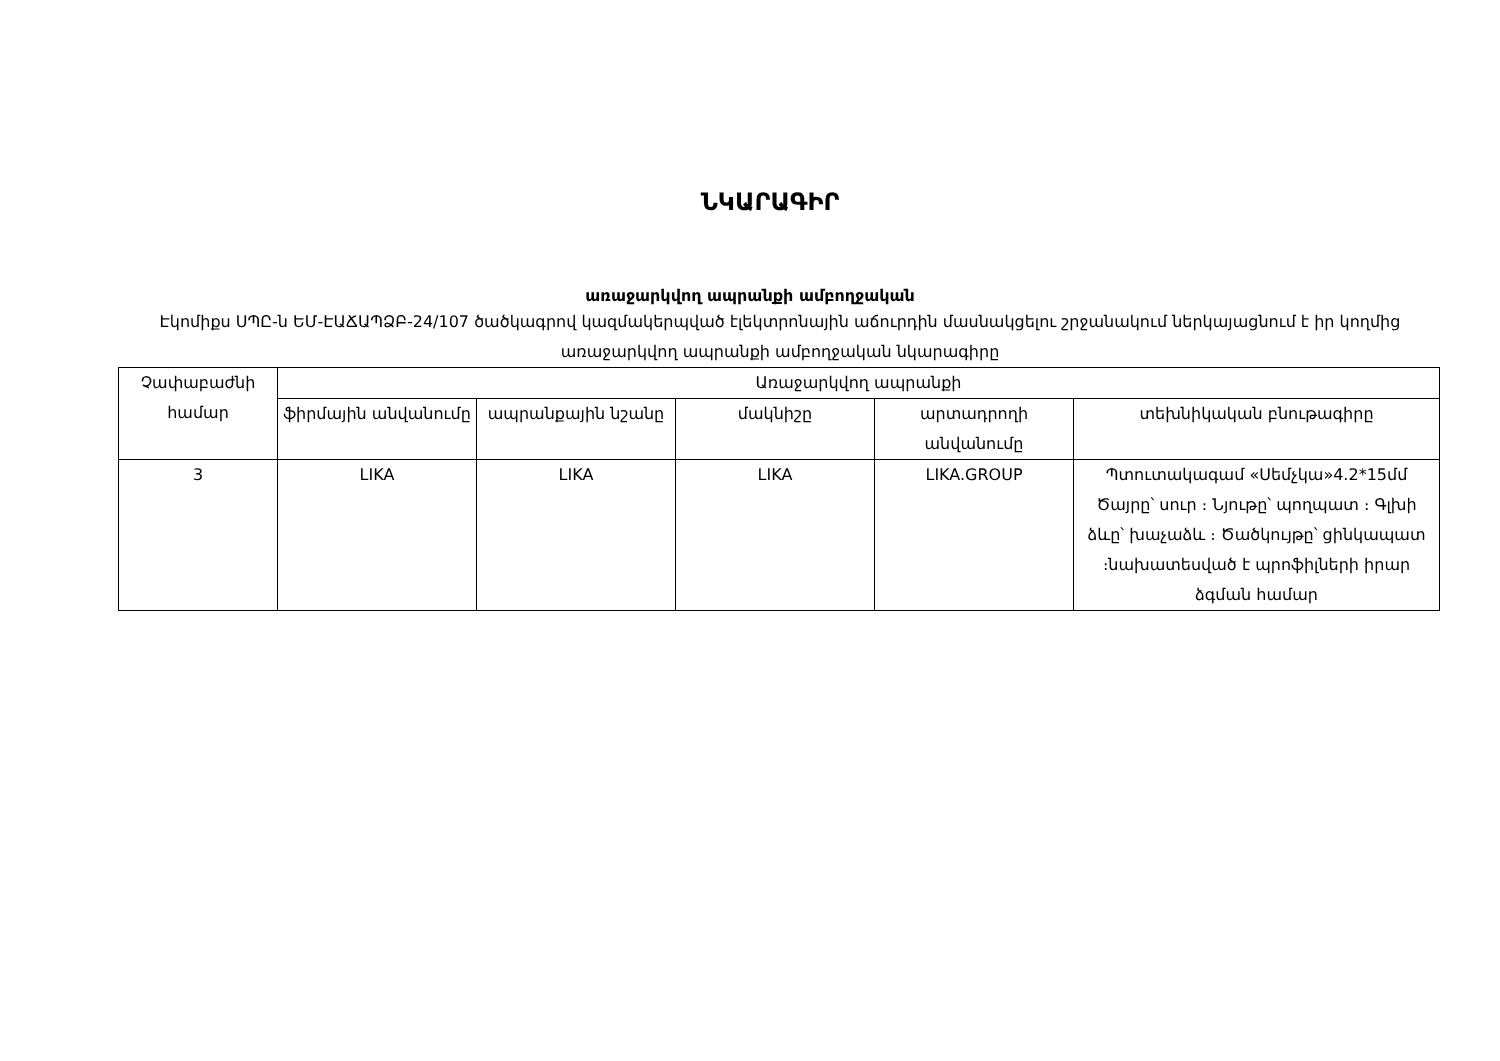ՆԿԱՐԱԳԻՐ
առաջարկվող ապրանքի ամբողջական
Էկոմիքս ՍՊԸ-ն ԵՄ-ԷԱՃԱՊՁԲ-24/107 ծածկագրով կազմակերպված էլեկտրոնային աճուրդին մասնակցելու շրջանակում ներկայացնում է իր կողմից առաջարկվող ապրանքի ամբողջական նկարագիրը
| Չափաբաժնի համար | Առաջարկվող ապրանքի | | | | |
| --- | --- | --- | --- | --- | --- |
| | ֆիրմային անվանումը | ապրանքային նշանը | մակնիշը | արտադրողի անվանումը | տեխնիկական բնութագիրը |
| 3 | LIKA | LIKA | LIKA | LIKA.GROUP | Պտուտակագամ «Սեմչկա»4.2*15մմ Ծայրը՝ սուր ։ Նյութը՝ պողպատ ։ Գլխի ձևը՝ խաչաձև ։ Ծածկույթը՝ ցինկապատ ։նախատեսված է պրոֆիլների իրար ձգման համար |